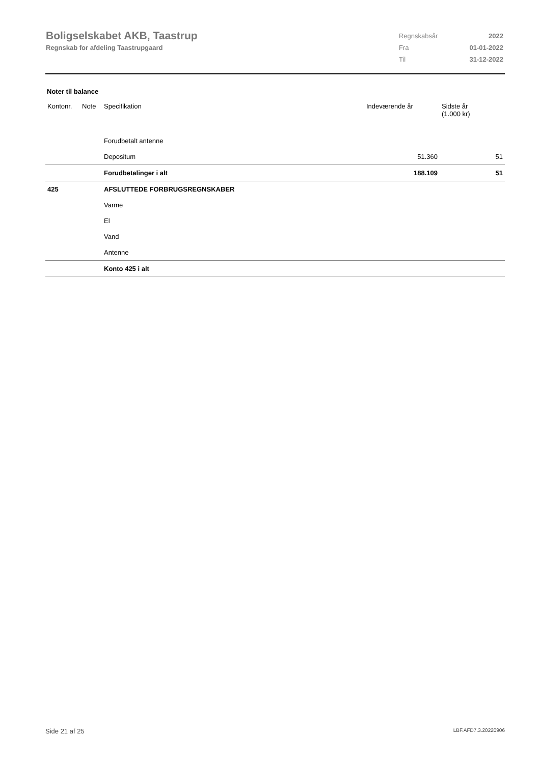Boligselskabet AKB, Taastrup
Regnskab for afdeling Taastrupgaard
| Regnskabsår | 2022 |
| Fra | 01-01-2022 |
| Til | 31-12-2022 |
Noter til balance
| Kontonr. | Note | Specifikation | Indeværende år | Sidste år (1.000 kr) |
| --- | --- | --- | --- | --- |
| | | Forudbetalt antenne | | |
| | | Depositum | 51.360 | 51 |
| | | Forudbetalinger i alt | 188.109 | 51 |
| 425 | | AFSLUTTEDE FORBRUGSREGNSKABER | | |
| | | Varme | | |
| | | El | | |
| | | Vand | | |
| | | Antenne | | |
| | | Konto 425 i alt | | |
Side 21 af 25 LBF.AFD7.3.20220906